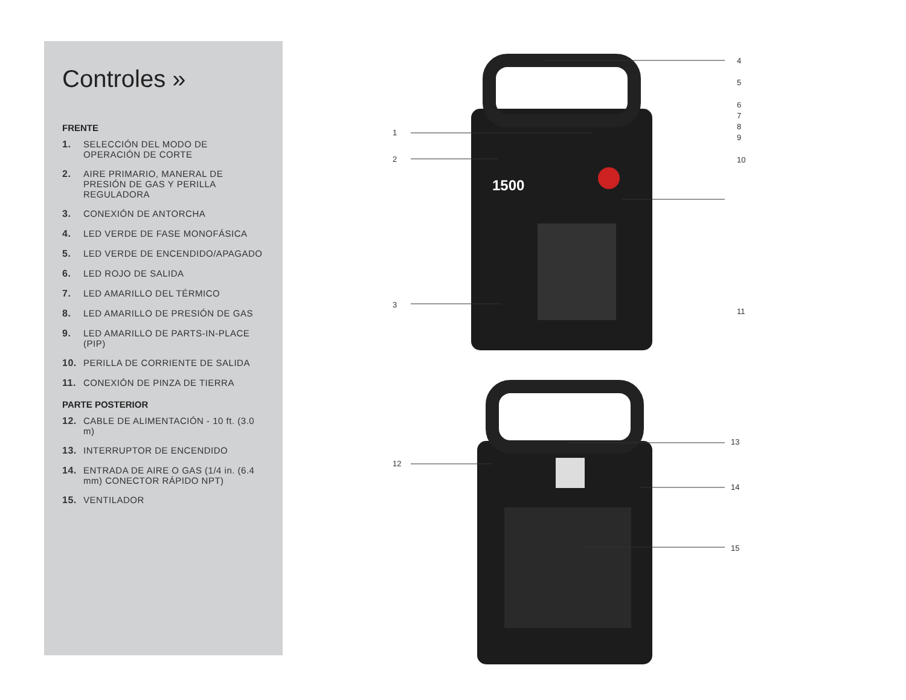Controles »
FRENTE
1. SELECCIÓN DEL MODO DE OPERACIÓN DE CORTE
2. AIRE PRIMARIO, MANERAL DE PRESIÓN DE GAS Y PERILLA REGULADORA
3. CONEXIÓN DE ANTORCHA
4. LED VERDE DE FASE MONOFÁSICA
5. LED VERDE DE ENCENDIDO/APAGADO
6. LED ROJO DE SALIDA
7. LED AMARILLO DEL TÉRMICO
8. LED AMARILLO DE PRESIÓN DE GAS
9. LED AMARILLO DE PARTS-IN-PLACE (PIP)
10. PERILLA DE CORRIENTE DE SALIDA
11. CONEXIÓN DE PINZA DE TIERRA
PARTE POSTERIOR
12. CABLE DE ALIMENTACIÓN - 10 ft. (3.0 m)
13. INTERRUPTOR DE ENCENDIDO
14. ENTRADA DE AIRE O GAS (1/4 in. (6.4 mm) CONECTOR RÁPIDO NPT)
15. VENTILADOR
1500
1
2
3
4
5
6
7
8
9
10
11
12
13
14
15